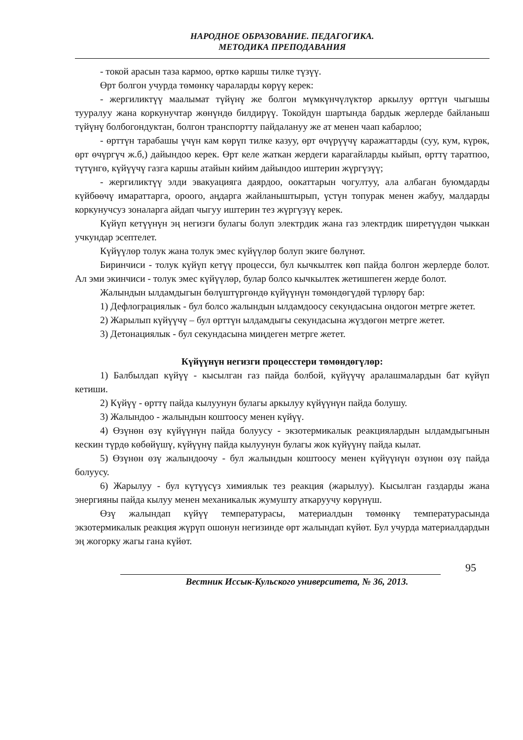НАРОДНОЕ ОБРАЗОВАНИЕ. ПЕДАГОГИКА.
МЕТОДИКА ПРЕПОДАВАНИЯ
- токой арасын таза кармоо, өрткө каршы тилке түзүү.
Өрт болгон учурда төмөнкү чараларды көрүү керек:
- жергиликтүү маалымат түйүнү же болгон мүмкүнчүлүктөр аркылуу өрттүн чыгышы тууралуу жана коркунучтар жөнүндө билдирүү. Токойдун шартында бардык жерлерде байланыш түйүнү болбогондуктан, болгон транспортту пайдалануу же ат менен чаап кабарлоо;
- өрттүн тарабашы үчүн кам көрүп тилке казуу, өрт өчүрүүчү каражаттарды (суу, кум, күрөк, өрт өчүргүч ж.б,) дайындоо керек. Өрт келе жаткан жердеги карагайларды кыйып, өрттү таратпоо, түтүнгө, күйүүчү газга каршы атайын кийим дайындоо иштерин жүргүзүү;
- жергиликтүү элди эвакуацияга даярдоо, оокаттарын чогултуу, ала албаган буюмдарды күйбөөчү имараттарга, ороого, аңдарга жайланыштырып, үстүн топурак менен жабуу, малдарды коркунучсуз зоналарга айдап чыгуу иштерин тез жүргүзүү керек.
Күйүп кетүүнүн эң негизги булагы болуп электрдик жана газ электрдик ширетүүдөн чыккан учкундар эсептелет.
Күйүүлөр толук жана толук эмес күйүүлөр болуп экиге бөлүнөт.
Биринчиси - толук күйүп кетүү процесси, бул кычкылтек көп пайда болгон жерлерде болот. Ал эми экинчиси - толук эмес күйүүлөр, булар болсо кычкылтек жетишпеген жерде болот.
Жалындын ылдамдыгын бөлүштүргөндө күйүүнүн төмөндөгүдөй түрлөрү бар:
1) Дефлограциялык - бул болсо жалындын ылдамдоосу секундасына ондогон метрге жетет.
2) Жарылып күйүүчү – бул өрттүн ылдамдыгы секундасына жүздөгөн метрге жетет.
3) Детонациялык - бул секундасына миңдеген метрге жетет.
Күйүүнүн негизги процесстери төмөндөгүлөр:
1) Балбылдап күйүү - кысылган газ пайда болбой, күйүүчү аралашмалардын бат күйүп кетиши.
2) Күйүү - өрттү пайда кылуунун булагы аркылуу күйүүнүн пайда болушу.
3) Жалындоо - жалындын коштоосу менен күйүү.
4) Өзүнөн өзү күйүүнүн пайда болуусу - экзотермикалык реакциялардын ылдамдыгынын кескин түрдө көбөйүшү, күйүүнү пайда кылуунун булагы жок күйүүнү пайда кылат.
5) Өзүнөн өзү жалындоочу - бул жалындын коштоосу менен күйүүнүн өзүнөн өзү пайда болуусу.
6) Жарылуу - бул күтүүсүз химиялык тез реакция (жарылуу). Кысылган газдарды жана энергияны пайда кылуу менен механикалык жумушту аткаруучу көрүнүш.
Өзү жалындап күйүү температурасы, материалдын төмөнкү температурасында экзотермикалык реакция жүрүп ошонун негизинде өрт жалындап күйөт. Бул учурда материалдардын эң жогорку жагы гана күйөт.
95
Вестник Иссык-Кульского университета, № 36, 2013.